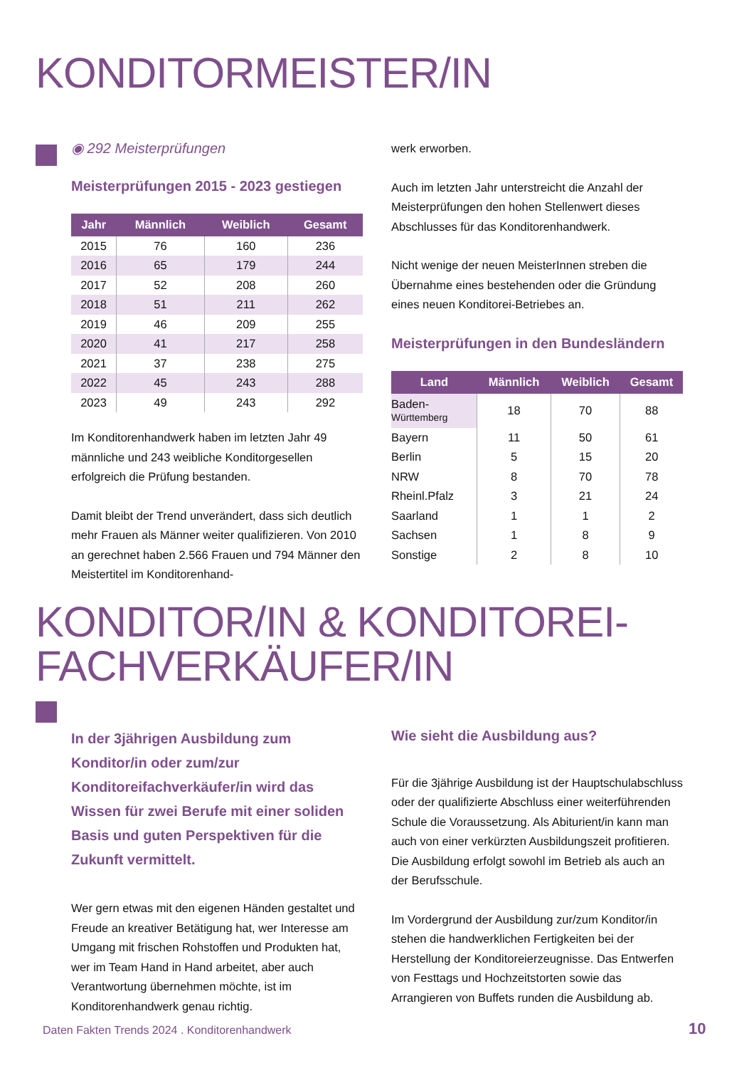KONDITORMEISTER/IN
◉ 292 Meisterprüfungen
Meisterprüfungen 2015 - 2023 gestiegen
| Jahr | Männlich | Weiblich | Gesamt |
| --- | --- | --- | --- |
| 2015 | 76 | 160 | 236 |
| 2016 | 65 | 179 | 244 |
| 2017 | 52 | 208 | 260 |
| 2018 | 51 | 211 | 262 |
| 2019 | 46 | 209 | 255 |
| 2020 | 41 | 217 | 258 |
| 2021 | 37 | 238 | 275 |
| 2022 | 45 | 243 | 288 |
| 2023 | 49 | 243 | 292 |
Im Konditorenhandwerk haben im letzten Jahr 49 männliche und 243 weibliche Konditorgesellen erfolgreich die Prüfung bestanden.
Damit bleibt der Trend unverändert, dass sich deutlich mehr Frauen als Männer weiter qualifizieren. Von 2010 an gerechnet haben 2.566 Frauen und 794 Männer den Meistertitel im Konditorenhand-
werk erworben.
Auch im letzten Jahr unterstreicht die Anzahl der Meisterprüfungen den hohen Stellenwert dieses Abschlusses für das Konditorenhandwerk.
Nicht wenige der neuen MeisterInnen streben die Übernahme eines bestehenden oder die Gründung eines neuen Konditorei-Betriebes an.
Meisterprüfungen in den Bundesländern
| Land | Männlich | Weiblich | Gesamt |
| --- | --- | --- | --- |
| Baden- Württemberg | 18 | 70 | 88 |
| Bayern | 11 | 50 | 61 |
| Berlin | 5 | 15 | 20 |
| NRW | 8 | 70 | 78 |
| Rheinl.Pfalz | 3 | 21 | 24 |
| Saarland | 1 | 1 | 2 |
| Sachsen | 1 | 8 | 9 |
| Sonstige | 2 | 8 | 10 |
KONDITOR/IN & KONDITOREI-
FACHVERKÄUFER/IN
In der 3jährigen Ausbildung zum Konditor/in oder zum/zur Konditoreifachverkäufer/in wird das Wissen für zwei Berufe mit einer soliden Basis und guten Perspektiven für die Zukunft vermittelt.
Wer gern etwas mit den eigenen Händen gestaltet und Freude an kreativer Betätigung hat, wer Interesse am Umgang mit frischen Rohstoffen und Produkten hat, wer im Team Hand in Hand arbeitet, aber auch Verantwortung übernehmen möchte, ist im Konditorenhandwerk genau richtig.
Wie sieht die Ausbildung aus?
Für die 3jährige Ausbildung ist der Hauptschulabschluss oder der qualifizierte Abschluss einer weiterführenden Schule die Voraussetzung. Als Abiturient/in kann man auch von einer verkürzten Ausbildungszeit profitieren. Die Ausbildung erfolgt sowohl im Betrieb als auch an der Berufsschule.
Im Vordergrund der Ausbildung zur/zum Konditor/in stehen die handwerklichen Fertigkeiten bei der Herstellung der Konditoreierzeugnisse. Das Entwerfen von Festtags und Hochzeitstorten sowie das Arrangieren von Buffets runden die Ausbildung ab.
Daten Fakten Trends 2024 . Konditorenhandwerk
10